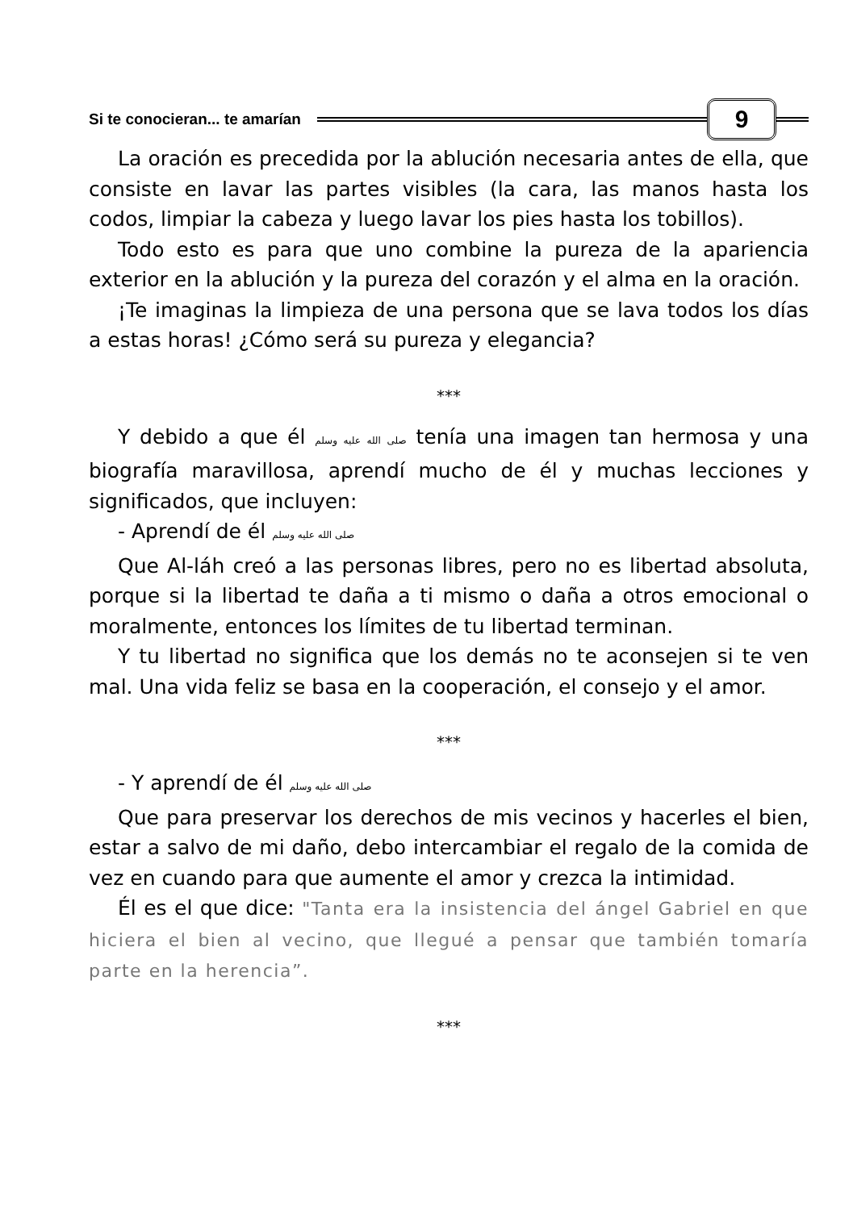Si te conocieran... te amarían
9
La oración es precedida por la ablución necesaria antes de ella, que consiste en lavar las partes visibles (la cara, las manos hasta los codos, limpiar la cabeza y luego lavar los pies hasta los tobillos).
Todo esto es para que uno combine la pureza de la apariencia exterior en la ablución y la pureza del corazón y el alma en la oración.
¡Te imaginas la limpieza de una persona que se lava todos los días a estas horas! ¿Cómo será su pureza y elegancia?
***
Y debido a que él صلى الله عليه وسلم tenía una imagen tan hermosa y una biografía maravillosa, aprendí mucho de él y muchas lecciones y significados, que incluyen:
- Aprendí de él صلى الله عليه وسلم
Que Al-láh creó a las personas libres, pero no es libertad absoluta, porque si la libertad te daña a ti mismo o daña a otros emocional o moralmente, entonces los límites de tu libertad terminan.
Y tu libertad no significa que los demás no te aconsejen si te ven mal. Una vida feliz se basa en la cooperación, el consejo y el amor.
***
- Y aprendí de él صلى الله عليه وسلم
Que para preservar los derechos de mis vecinos y hacerles el bien, estar a salvo de mi daño, debo intercambiar el regalo de la comida de vez en cuando para que aumente el amor y crezca la intimidad.
Él es el que dice: "Tanta era la insistencia del ángel Gabriel en que hiciera el bien al vecino, que llegué a pensar que también tomaría parte en la herencia”.
***